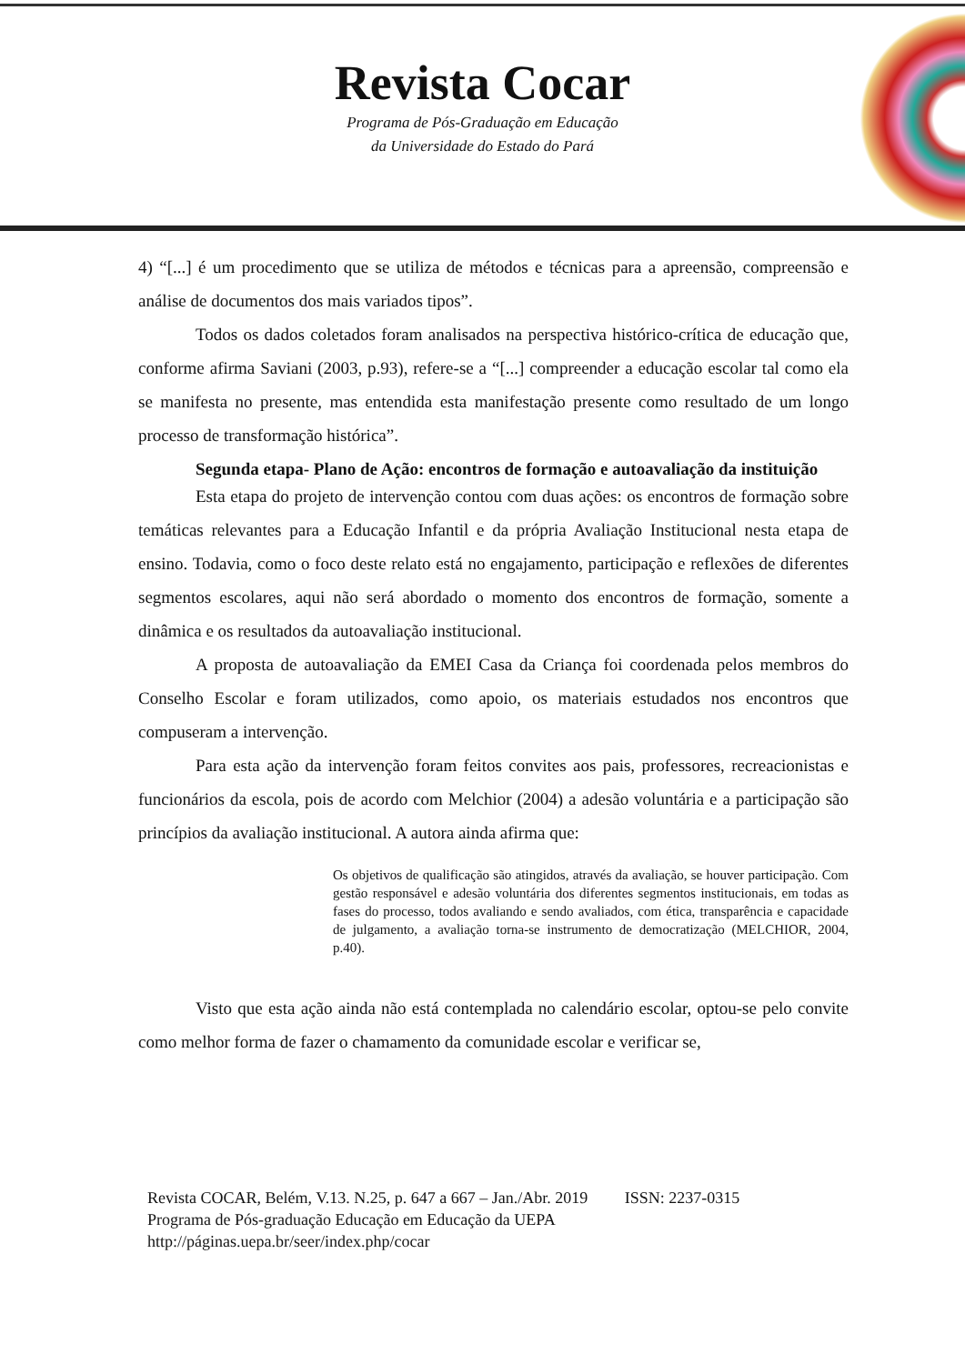Revista Cocar
Programa de Pós-Graduação em Educação
da Universidade do Estado do Pará
4) “[...] é um procedimento que se utiliza de métodos e técnicas para a apreensão, compreensão e análise de documentos dos mais variados tipos”.
Todos os dados coletados foram analisados na perspectiva histórico-crítica de educação que, conforme afirma Saviani (2003, p.93), refere-se a “[...] compreender a educação escolar tal como ela se manifesta no presente, mas entendida esta manifestação presente como resultado de um longo processo de transformação histórica”.
Segunda etapa- Plano de Ação: encontros de formação e autoavaliação da instituição
Esta etapa do projeto de intervenção contou com duas ações: os encontros de formação sobre temáticas relevantes para a Educação Infantil e da própria Avaliação Institucional nesta etapa de ensino. Todavia, como o foco deste relato está no engajamento, participação e reflexões de diferentes segmentos escolares, aqui não será abordado o momento dos encontros de formação, somente a dinâmica e os resultados da autoavaliação institucional.
A proposta de autoavaliação da EMEI Casa da Criança foi coordenada pelos membros do Conselho Escolar e foram utilizados, como apoio, os materiais estudados nos encontros que compuseram a intervenção.
Para esta ação da intervenção foram feitos convites aos pais, professores, recreacionistas e funcionários da escola, pois de acordo com Melchior (2004) a adesão voluntária e a participação são princípios da avaliação institucional. A autora ainda afirma que:
Os objetivos de qualificação são atingidos, através da avaliação, se houver participação. Com gestão responsável e adesão voluntária dos diferentes segmentos institucionais, em todas as fases do processo, todos avaliando e sendo avaliados, com ética, transparência e capacidade de julgamento, a avaliação torna-se instrumento de democratização (MELCHIOR, 2004, p.40).
Visto que esta ação ainda não está contemplada no calendário escolar, optou-se pelo convite como melhor forma de fazer o chamamento da comunidade escolar e verificar se,
Revista COCAR, Belém, V.13. N.25, p. 647 a 667 – Jan./Abr. 2019 ISSN: 2237-0315
Programa de Pós-graduação Educação em Educação da UEPA
http://páginas.uepa.br/seer/index.php/cocar